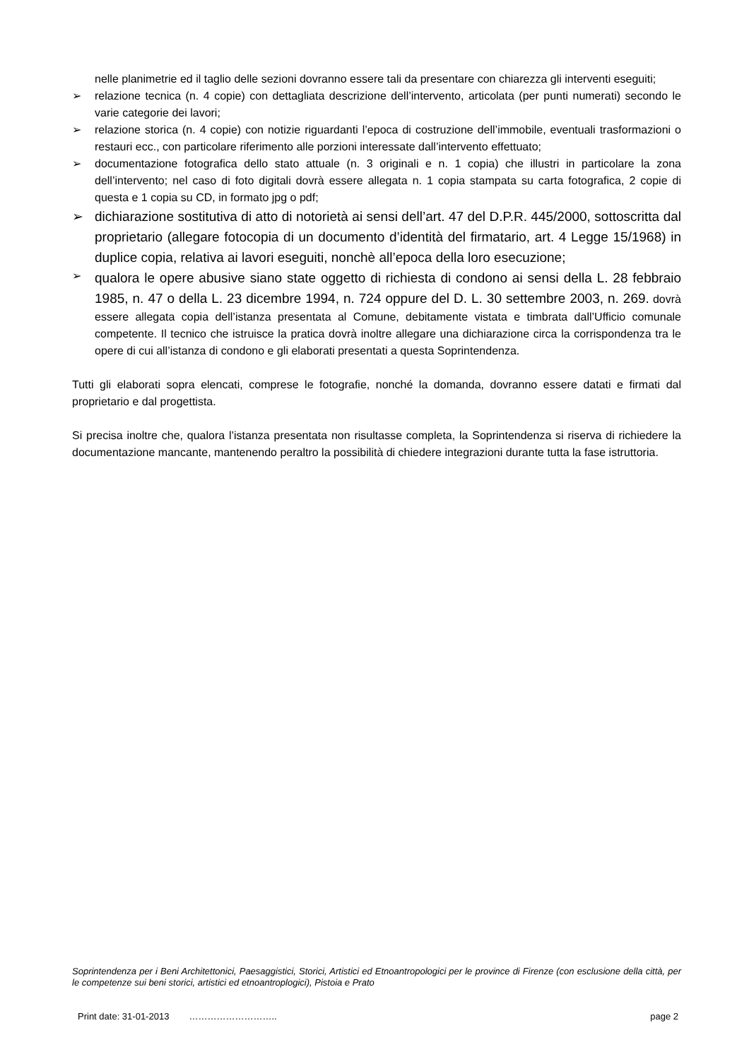nelle planimetrie ed il taglio delle sezioni dovranno essere tali da presentare con chiarezza gli interventi eseguiti;
➢ relazione tecnica (n. 4 copie) con dettagliata descrizione dell’intervento, articolata (per punti numerati) secondo le varie categorie dei lavori;
➢ relazione storica (n. 4 copie) con notizie riguardanti l’epoca di costruzione dell’immobile, eventuali trasformazioni o restauri ecc., con particolare riferimento alle porzioni interessate dall’intervento effettuato;
➢ documentazione fotografica dello stato attuale (n. 3 originali e n. 1 copia) che illustri in particolare la zona dell’intervento; nel caso di foto digitali dovrà essere allegata n. 1 copia stampata su carta fotografica, 2 copie di questa e 1 copia su CD, in formato jpg o pdf;
➢ dichiarazione sostitutiva di atto di notorietà ai sensi dell’art. 47 del D.P.R. 445/2000, sottoscritta dal proprietario (allegare fotocopia di un documento d’identità del firmatario, art. 4 Legge 15/1968) in duplice copia, relativa ai lavori eseguiti, nonchè all’epoca della loro esecuzione;
➢ qualora le opere abusive siano state oggetto di richiesta di condono ai sensi della L. 28 febbraio 1985, n. 47 o della L. 23 dicembre 1994, n. 724 oppure del D. L. 30 settembre 2003, n. 269. dovrà essere allegata copia dell’istanza presentata al Comune, debitamente vistata e timbrata dall’Ufficio comunale competente. Il tecnico che istruisce la pratica dovrà inoltre allegare una dichiarazione circa la corrispondenza tra le opere di cui all’istanza di condono e gli elaborati presentati a questa Soprintendenza.
Tutti gli elaborati sopra elencati, comprese le fotografie, nonché la domanda, dovranno essere datati e firmati dal proprietario e dal progettista.
Si precisa inoltre che, qualora l’istanza presentata non risultasse completa, la Soprintendenza si riserva di richiedere la documentazione mancante, mantenendo peraltro la possibilità di chiedere integrazioni durante tutta la fase istruttoria.
Soprintendenza per i Beni Architettonici, Paesaggistici, Storici, Artistici ed Etnoantropologici per le province di Firenze (con esclusione della città, per le competenze sui beni storici, artistici ed etnoantroplogici), Pistoia e Prato
Print date: 31-01-2013 ……………………….. page 2